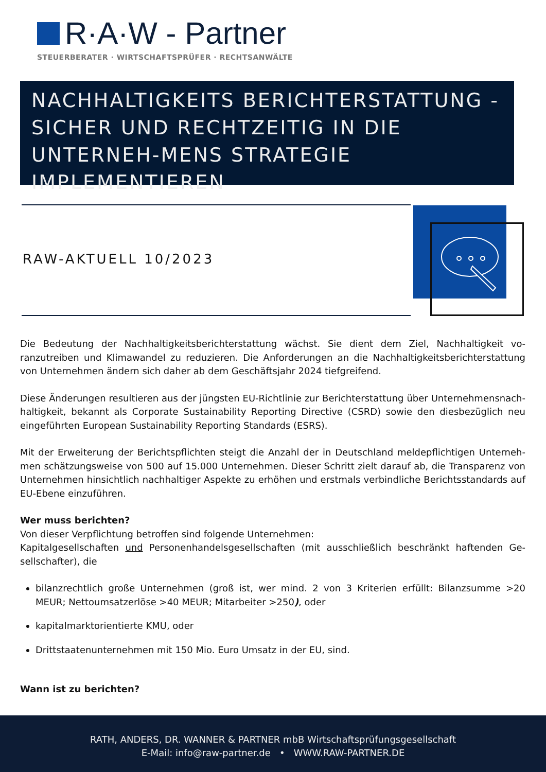R·A·W - Partner
STEUERBERATER · WIRTSCHAFTSPRÜFER · RECHTSANWÄLTE
NACHHALTIGKEITS BERICHTERSTATTUNG - SICHER UND RECHTZEITIG IN DIE UNTERNEH-MENS STRATEGIE IMPLEMENTIEREN
RAW-AKTUELL 10/2023
Die Bedeutung der Nachhaltigkeitsberichterstattung wächst. Sie dient dem Ziel, Nachhaltigkeit vo­ranzutreiben und Klimawandel zu reduzieren. Die Anforderungen an die Nachhaltigkeitsberichterstattung von Unternehmen ändern sich daher ab dem Geschäftsjahr 2024 tiefgreifend.
Diese Änderungen resultieren aus der jüngsten EU-Richtlinie zur Berichterstattung über Unternehmensnach­haltigkeit, bekannt als Corporate Sustainability Reporting Directive (CSRD) sowie den diesbezüglich neu eingeführten European Sustainability Reporting Standards (ESRS).
Mit der Erweiterung der Berichtspflichten steigt die Anzahl der in Deutschland meldepflichtigen Unterneh­men schätzungsweise von 500 auf 15.000 Unternehmen. Dieser Schritt zielt darauf ab, die Transparenz von Unternehmen hinsichtlich nachhaltiger Aspekte zu erhöhen und erstmals verbindliche Berichtsstandards auf EU-Ebene einzuführen.
Wer muss berichten?
Von dieser Verpflichtung betroffen sind folgende Unternehmen:
Kapitalgesellschaften und Personenhandelsgesellschaften (mit ausschließlich beschränkt haftenden Ge­sellschafter), die
bilanzrechtlich große Unternehmen (groß ist, wer mind. 2 von 3 Kriterien erfüllt: Bilanzsumme >20 MEUR; Nettoumsatzerlöse >40 MEUR; Mitarbeiter >250), oder
kapitalmarktorientierte KMU, oder
Drittstaatenunternehmen mit 150 Mio. Euro Umsatz in der EU, sind.
Wann ist zu berichten?
RATH, ANDERS, DR. WANNER & PARTNER mbB Wirtschaftsprüfungsgesellschaft
E-Mail: info@raw-partner.de • WWW.RAW-PARTNER.DE